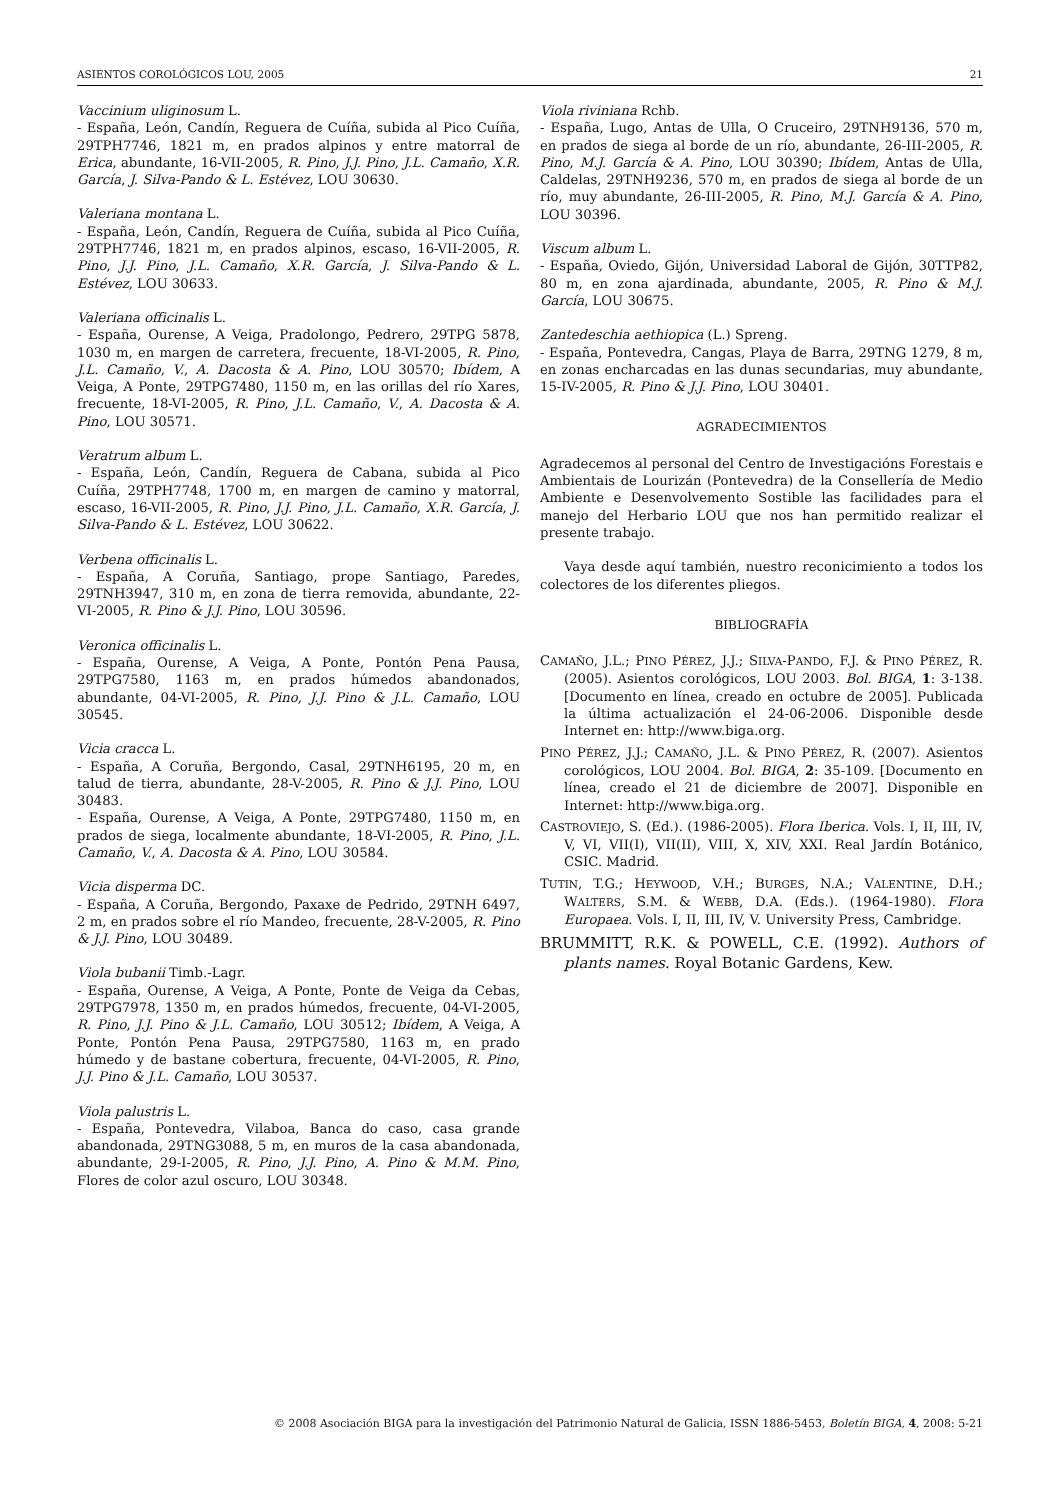ASIENTOS COROLÓGICOS LOU, 2005 21
Vaccinium uliginosum L.
- España, León, Candín, Reguera de Cuíña, subida al Pico Cuíña, 29TPH7746, 1821 m, en prados alpinos y entre matorral de Erica, abundante, 16-VII-2005, R. Pino, J.J. Pino, J.L. Camaño, X.R. García, J. Silva-Pando & L. Estévez, LOU 30630.
Valeriana montana L.
- España, León, Candín, Reguera de Cuíña, subida al Pico Cuíña, 29TPH7746, 1821 m, en prados alpinos, escaso, 16-VII-2005, R. Pino, J.J. Pino, J.L. Camaño, X.R. García, J. Silva-Pando & L. Estévez, LOU 30633.
Valeriana officinalis L.
- España, Ourense, A Veiga, Pradolongo, Pedrero, 29TPG 5878, 1030 m, en margen de carretera, frecuente, 18-VI-2005, R. Pino, J.L. Camaño, V., A. Dacosta & A. Pino, LOU 30570; Ibídem, A Veiga, A Ponte, 29TPG7480, 1150 m, en las orillas del río Xares, frecuente, 18-VI-2005, R. Pino, J.L. Camaño, V., A. Dacosta & A. Pino, LOU 30571.
Veratrum album L.
- España, León, Candín, Reguera de Cabana, subida al Pico Cuíña, 29TPH7748, 1700 m, en margen de camino y matorral, escaso, 16-VII-2005, R. Pino, J.J. Pino, J.L. Camaño, X.R. García, J. Silva-Pando & L. Estévez, LOU 30622.
Verbena officinalis L.
- España, A Coruña, Santiago, prope Santiago, Paredes, 29TNH3947, 310 m, en zona de tierra removida, abundante, 22-VI-2005, R. Pino & J.J. Pino, LOU 30596.
Veronica officinalis L.
- España, Ourense, A Veiga, A Ponte, Pontón Pena Pausa, 29TPG7580, 1163 m, en prados húmedos abandonados, abundante, 04-VI-2005, R. Pino, J.J. Pino & J.L. Camaño, LOU 30545.
Vicia cracca L.
- España, A Coruña, Bergondo, Casal, 29TNH6195, 20 m, en talud de tierra, abundante, 28-V-2005, R. Pino & J.J. Pino, LOU 30483.
- España, Ourense, A Veiga, A Ponte, 29TPG7480, 1150 m, en prados de siega, localmente abundante, 18-VI-2005, R. Pino, J.L. Camaño, V., A. Dacosta & A. Pino, LOU 30584.
Vicia disperma DC.
- España, A Coruña, Bergondo, Paxaxe de Pedrido, 29TNH 6497, 2 m, en prados sobre el río Mandeo, frecuente, 28-V-2005, R. Pino & J.J. Pino, LOU 30489.
Viola bubanii Timb.-Lagr.
- España, Ourense, A Veiga, A Ponte, Ponte de Veiga da Cebas, 29TPG7978, 1350 m, en prados húmedos, frecuente, 04-VI-2005, R. Pino, J.J. Pino & J.L. Camaño, LOU 30512; Ibídem, A Veiga, A Ponte, Pontón Pena Pausa, 29TPG7580, 1163 m, en prado húmedo y de bastane cobertura, frecuente, 04-VI-2005, R. Pino, J.J. Pino & J.L. Camaño, LOU 30537.
Viola palustris L.
- España, Pontevedra, Vilaboa, Banca do caso, casa grande abandonada, 29TNG3088, 5 m, en muros de la casa abandonada, abundante, 29-I-2005, R. Pino, J.J. Pino, A. Pino & M.M. Pino, Flores de color azul oscuro, LOU 30348.
Viola riviniana Rchb.
- España, Lugo, Antas de Ulla, O Cruceiro, 29TNH9136, 570 m, en prados de siega al borde de un río, abundante, 26-III-2005, R. Pino, M.J. García & A. Pino, LOU 30390; Ibídem, Antas de Ulla, Caldelas, 29TNH9236, 570 m, en prados de siega al borde de un río, muy abundante, 26-III-2005, R. Pino, M.J. García & A. Pino, LOU 30396.
Viscum album L.
- España, Oviedo, Gijón, Universidad Laboral de Gijón, 30TTP82, 80 m, en zona ajardinada, abundante, 2005, R. Pino & M.J. García, LOU 30675.
Zantedeschia aethiopica (L.) Spreng.
- España, Pontevedra, Cangas, Playa de Barra, 29TNG 1279, 8 m, en zonas encharcadas en las dunas secundarias, muy abundante, 15-IV-2005, R. Pino & J.J. Pino, LOU 30401.
AGRADECIMIENTOS
Agradecemos al personal del Centro de Investigacións Forestais e Ambientais de Lourizán (Pontevedra) de la Consellería de Medio Ambiente e Desenvolvemento Sostible las facilidades para el manejo del Herbario LOU que nos han permitido realizar el presente trabajo.
Vaya desde aquí también, nuestro reconicimiento a todos los colectores de los diferentes pliegos.
BIBLIOGRAFÍA
CAMAÑO, J.L.; PINO PÉREZ, J.J.; SILVA-PANDO, F.J. & PINO PÉREZ, R. (2005). Asientos corológicos, LOU 2003. Bol. BIGA, 1: 3-138. [Documento en línea, creado en octubre de 2005]. Publicada la última actualización el 24-06-2006. Disponible desde Internet en: http://www.biga.org.
PINO PÉREZ, J.J.; CAMAÑO, J.L. & PINO PÉREZ, R. (2007). Asientos corológicos, LOU 2004. Bol. BIGA, 2: 35-109. [Documento en línea, creado el 21 de diciembre de 2007]. Disponible en Internet: http://www.biga.org.
CASTROVIEJO, S. (Ed.). (1986-2005). Flora Iberica. Vols. I, II, III, IV, V, VI, VII(I), VII(II), VIII, X, XIV, XXI. Real Jardín Botánico, CSIC. Madrid.
TUTIN, T.G.; HEYWOOD, V.H.; BURGES, N.A.; VALENTINE, D.H.; WALTERS, S.M. & WEBB, D.A. (Eds.). (1964-1980). Flora Europaea. Vols. I, II, III, IV, V. University Press, Cambridge.
BRUMMITT, R.K. & POWELL, C.E. (1992). Authors of plants names. Royal Botanic Gardens, Kew.
© 2008 Asociación BIGA para la investigación del Patrimonio Natural de Galicia, ISSN 1886-5453, Boletín BIGA, 4, 2008: 5-21